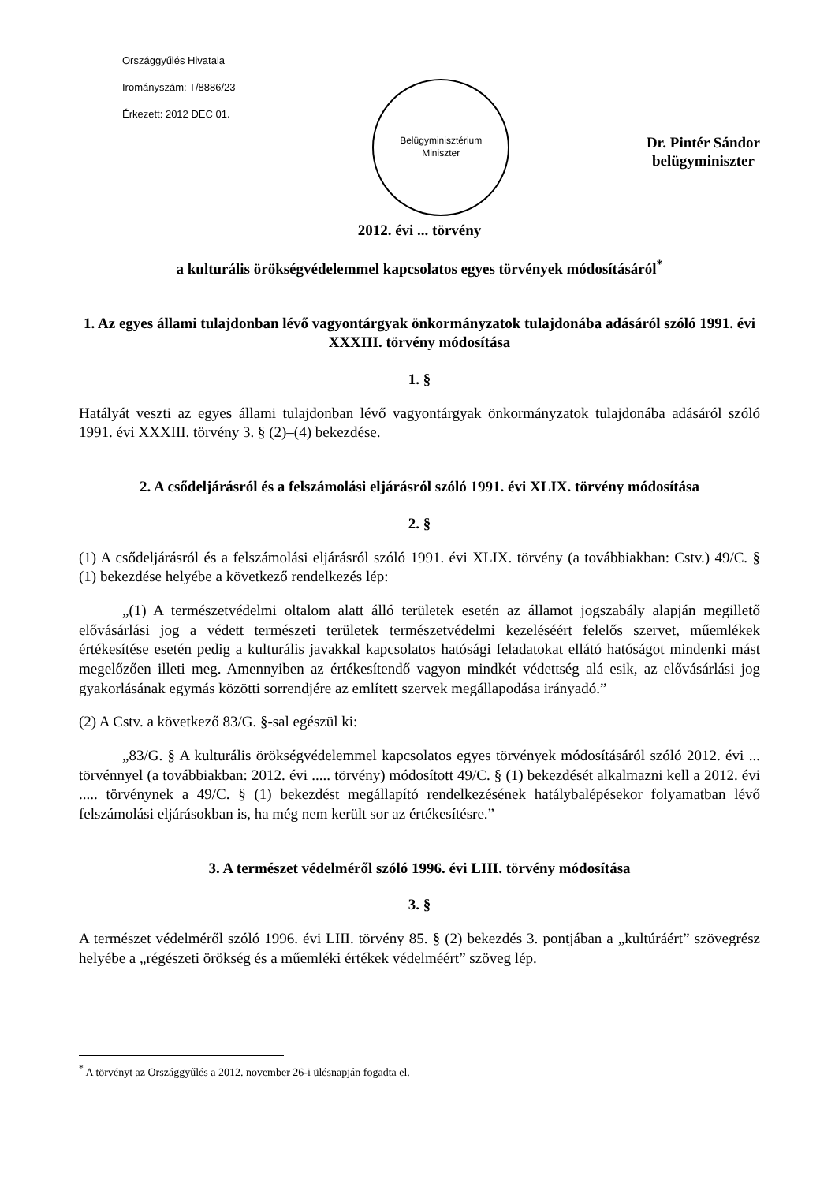Országgyűlés Hivatala
Irományszám: T/8886/23
Érkezett: 2012 DEC 01.
Belügyminisztérium
Miniszter
Dr. Pintér Sándor
belügyminiszter
2012. évi ... törvény
a kulturális örökségvédelemmel kapcsolatos egyes törvények módosításáról<sup>*</sup>
1. Az egyes állami tulajdonban lévő vagyontárgyak önkormányzatok tulajdonába adásáról szóló 1991. évi XXXIII. törvény módosítása
1. §
Hatályát veszti az egyes állami tulajdonban lévő vagyontárgyak önkormányzatok tulajdonába adásáról szóló 1991. évi XXXIII. törvény 3. § (2)–(4) bekezdése.
2. A csődeljárásról és a felszámolási eljárásról szóló 1991. évi XLIX. törvény módosítása
2. §
(1) A csődeljárásról és a felszámolási eljárásról szóló 1991. évi XLIX. törvény (a továbbiakban: Cstv.) 49/C. § (1) bekezdése helyébe a következő rendelkezés lép:
„(1) A természetvédelmi oltalom alatt álló területek esetén az államot jogszabály alapján megillető elővásárlási jog a védett természeti területek természetvédelmi kezeléséért felelős szervet, műemlékek értékesítése esetén pedig a kulturális javakkal kapcsolatos hatósági feladatokat ellátó hatóságot mindenki mást megelőzően illeti meg. Amennyiben az értékesítendő vagyon mindkét védettség alá esik, az elővásárlási jog gyakorlásának egymás közötti sorrendjére az említett szervek megállapodása irányadó.”
(2) A Cstv. a következő 83/G. §-sal egészül ki:
„83/G. § A kulturális örökségvédelemmel kapcsolatos egyes törvények módosításáról szóló 2012. évi ... törvénnyel (a továbbiakban: 2012. évi ..... törvény) módosított 49/C. § (1) bekezdését alkalmazni kell a 2012. évi ..... törvénynek a 49/C. § (1) bekezdést megállapító rendelkezésének hatálybalépésekor folyamatban lévő felszámolási eljárásokban is, ha még nem került sor az értékesítésre.”
3. A természet védelméről szóló 1996. évi LIII. törvény módosítása
3. §
A természet védelméről szóló 1996. évi LIII. törvény 85. § (2) bekezdés 3. pontjában a „kultúráért” szövegrész helyébe a „régészeti örökség és a műemléki értékek védelméért” szöveg lép.
<sup>*</sup> A törvényt az Országgyűlés a 2012. november 26-i ülésnapján fogadta el.